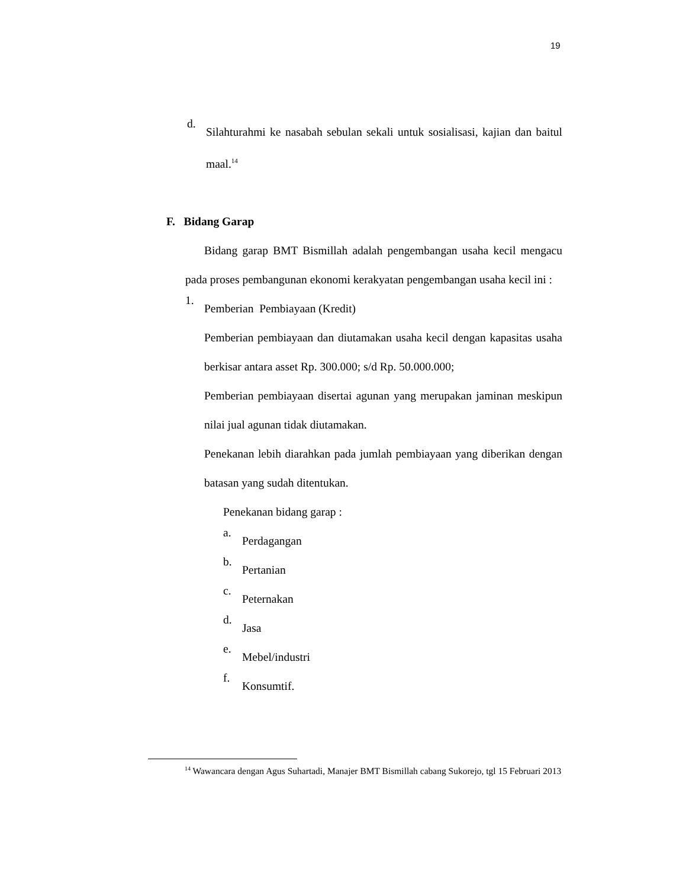19
d.
Silahturahmi ke nasabah sebulan sekali untuk sosialisasi, kajian dan baitul maal.<sup>14</sup>
F. Bidang Garap
Bidang garap BMT Bismillah adalah pengembangan usaha kecil mengacu pada proses pembangunan ekonomi kerakyatan pengembangan usaha kecil ini :
1.
Pemberian Pembiayaan (Kredit)
Pemberian pembiayaan dan diutamakan usaha kecil dengan kapasitas usaha berkisar antara asset Rp. 300.000; s/d Rp. 50.000.000;
Pemberian pembiayaan disertai agunan yang merupakan jaminan meskipun nilai jual agunan tidak diutamakan.
Penekanan lebih diarahkan pada jumlah pembiayaan yang diberikan dengan batasan yang sudah ditentukan.
Penekanan bidang garap :
a.
Perdagangan
b.
Pertanian
c.
Peternakan
d.
Jasa
e.
Mebel/industri
f.
Konsumtif.
<sup>14</sup> Wawancara dengan Agus Suhartadi, Manajer BMT Bismillah cabang Sukorejo, tgl 15 Februari 2013